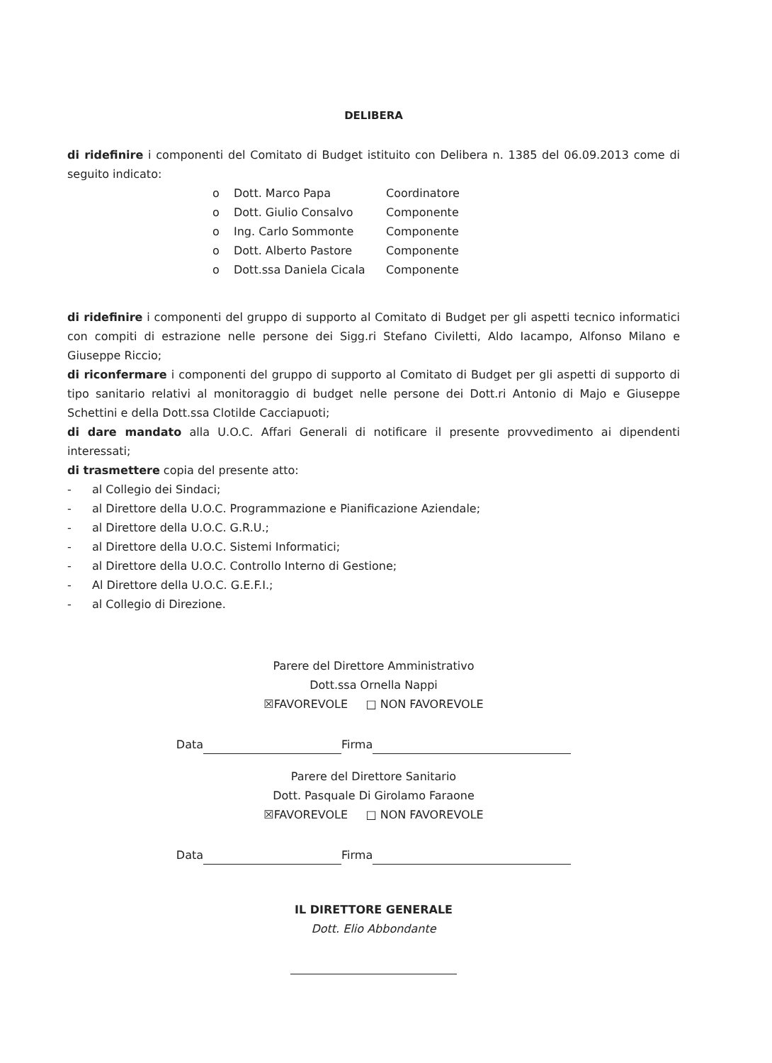DELIBERA
di ridefinire i componenti del Comitato di Budget istituito con Delibera n. 1385 del 06.09.2013 come di seguito indicato:
o Dott. Marco Papa Coordinatore
o Dott. Giulio Consalvo Componente
o Ing. Carlo Sommonte Componente
o Dott. Alberto Pastore Componente
o Dott.ssa Daniela Cicala Componente
di ridefinire i componenti del gruppo di supporto al Comitato di Budget per gli aspetti tecnico informatici con compiti di estrazione nelle persone dei Sigg.ri Stefano Civiletti, Aldo Iacampo, Alfonso Milano e Giuseppe Riccio;
di riconfermare i componenti del gruppo di supporto al Comitato di Budget per gli aspetti di supporto di tipo sanitario relativi al monitoraggio di budget nelle persone dei Dott.ri Antonio di Majo e Giuseppe Schettini e della Dott.ssa Clotilde Cacciapuoti;
di dare mandato alla U.O.C. Affari Generali di notificare il presente provvedimento ai dipendenti interessati;
di trasmettere copia del presente atto:
- al Collegio dei Sindaci;
- al Direttore della U.O.C. Programmazione e Pianificazione Aziendale;
- al Direttore della U.O.C. G.R.U.;
- al Direttore della U.O.C. Sistemi Informatici;
- al Direttore della U.O.C. Controllo Interno di Gestione;
- Al Direttore della U.O.C. G.E.F.I.;
- al Collegio di Direzione.
Parere del Direttore Amministrativo
Dott.ssa Ornella Nappi
☒FAVOREVOLE □ NON FAVOREVOLE
Data Firma
Parere del Direttore Sanitario
Dott. Pasquale Di Girolamo Faraone
☒FAVOREVOLE □ NON FAVOREVOLE
Data Firma
IL DIRETTORE GENERALE
Dott. Elio Abbondante